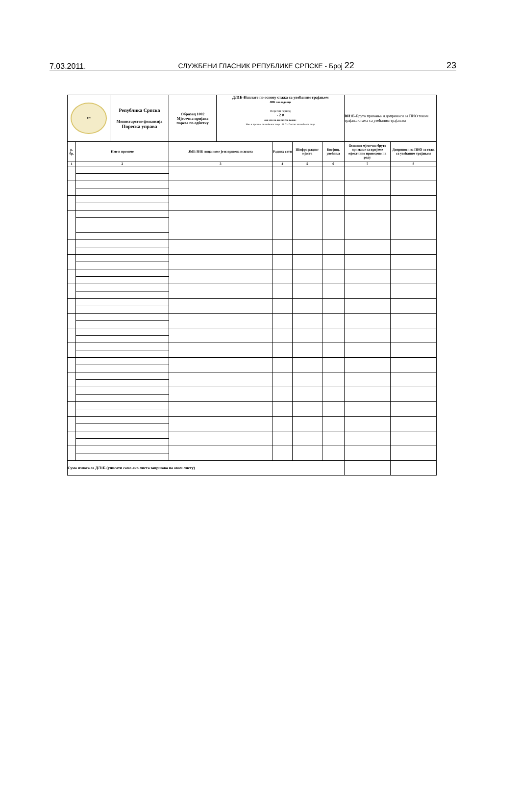7.03.2011. СЛУЖБЕНИ ГЛАСНИК РЕПУБЛИКЕ СРПСКЕ - Број 22 23
| РС | | Република Српска Министарство финансија Пореска управа | Образац 1002 Мјесечна пријава пореза по одбитку | ДЛ1Б-Исплате по основу стажа са увећаним трајањем ЈИБ послодавца Порески период - 2 0 дан мјесец дан мјесец године Име и презиме овлашћеног лица · М П · Потпис овлашћеног лица | | | | ВИ1Б -Бруто примања и доприноси за ПИО током трајања стажа са увећаним трајањем | |
| р. бр. | Име и презиме | | ЈМБ/ЈИБ лица коме је извршена исплата | | Радних сати | Шифра радног мјеста | Коефиц. увећања | Основно мјесечно бруто примање за вријеме ефективно проведено на раду | Доприноси за ПИО за стаж са увећаним трајањем |
| 1 | 2 | | 3 | | 4 | 5 | 6 | 7 | 8 |
| Сума износа са ДЛ1Б (уписати само ако листа завршава на овом листу) | | | | | | | | | |